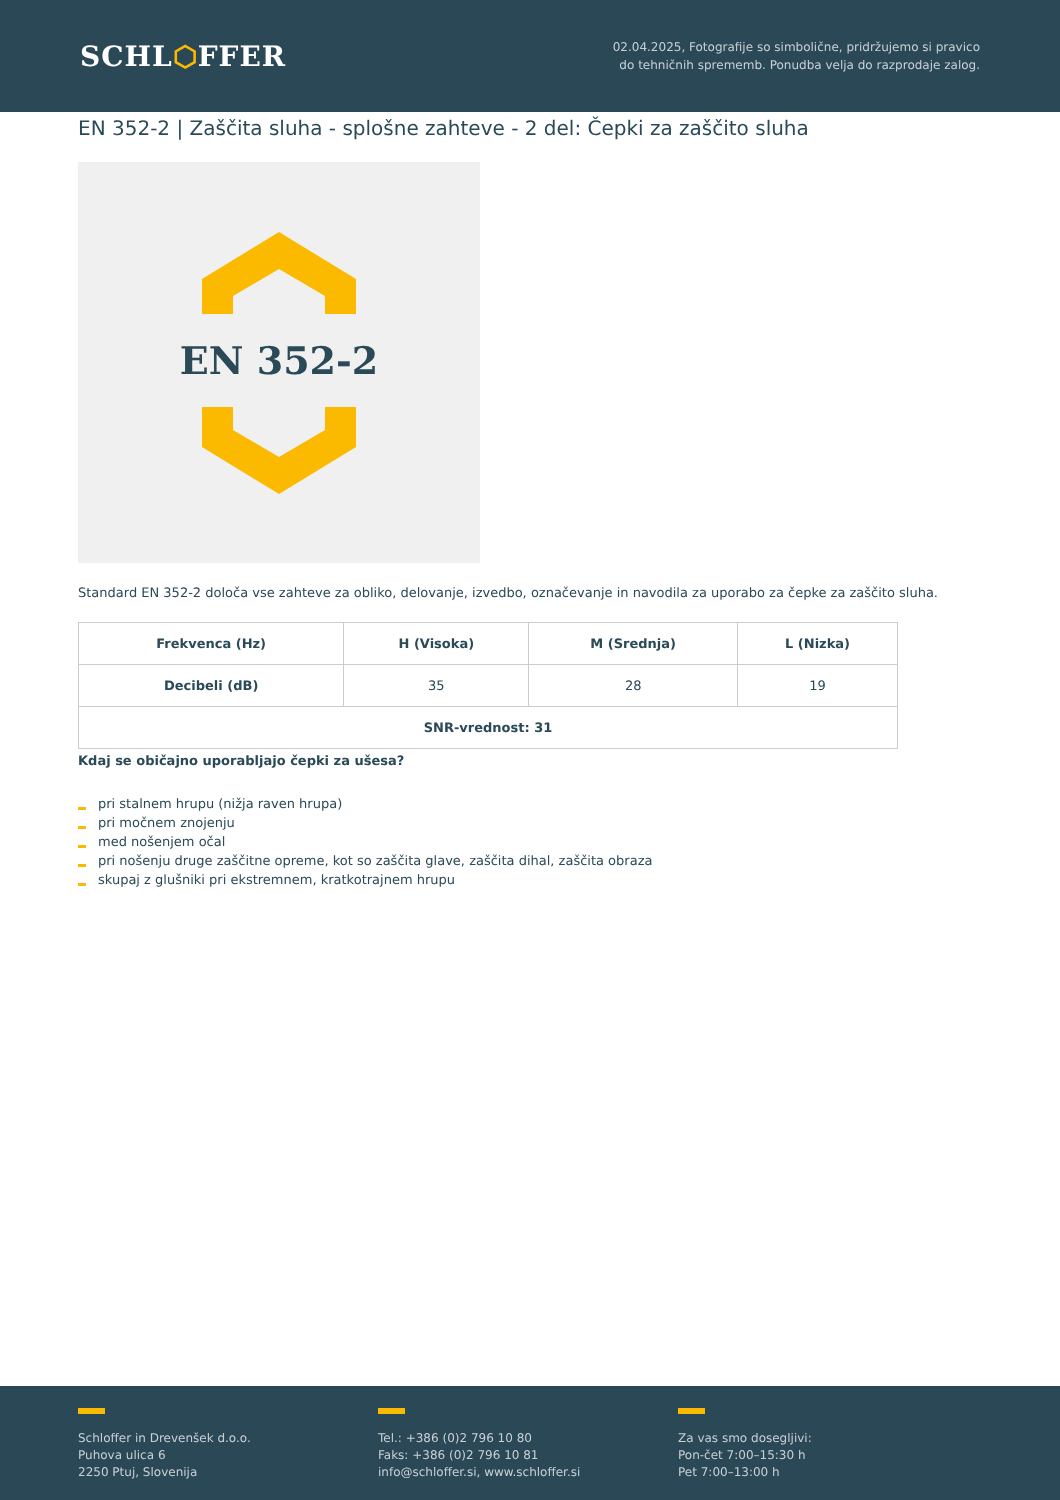SCHL⬡FFER
02.04.2025, Fotografije so simbolične, pridržujemo si pravico do tehničnih sprememb. Ponudba velja do razprodaje zalog.
EN 352-2 | Zaščita sluha - splošne zahteve - 2 del: Čepki za zaščito sluha
EN 352-2
Standard EN 352-2 določa vse zahteve za obliko, delovanje, izvedbo, označevanje in navodila za uporabo za čepke za zaščito sluha.
| Frekvenca (Hz) | H (Visoka) | M (Srednja) | L (Nizka) |
| --- | --- | --- | --- |
| Decibeli (dB) | 35 | 28 | 19 |
| SNR-vrednost: 31 | | | |
Kdaj se običajno uporabljajo čepki za ušesa?
pri stalnem hrupu (nižja raven hrupa)
pri močnem znojenju
med nošenjem očal
pri nošenju druge zaščitne opreme, kot so zaščita glave, zaščita dihal, zaščita obraza
skupaj z glušniki pri ekstremnem, kratkotrajnem hrupu
Schloffer in Drevenšek d.o.o.
Puhova ulica 6
2250 Ptuj, Slovenija
Tel.: +386 (0)2 796 10 80
Faks: +386 (0)2 796 10 81
info@schloffer.si, www.schloffer.si
Za vas smo dosegljivi:
Pon-čet 7:00–15:30 h
Pet 7:00–13:00 h